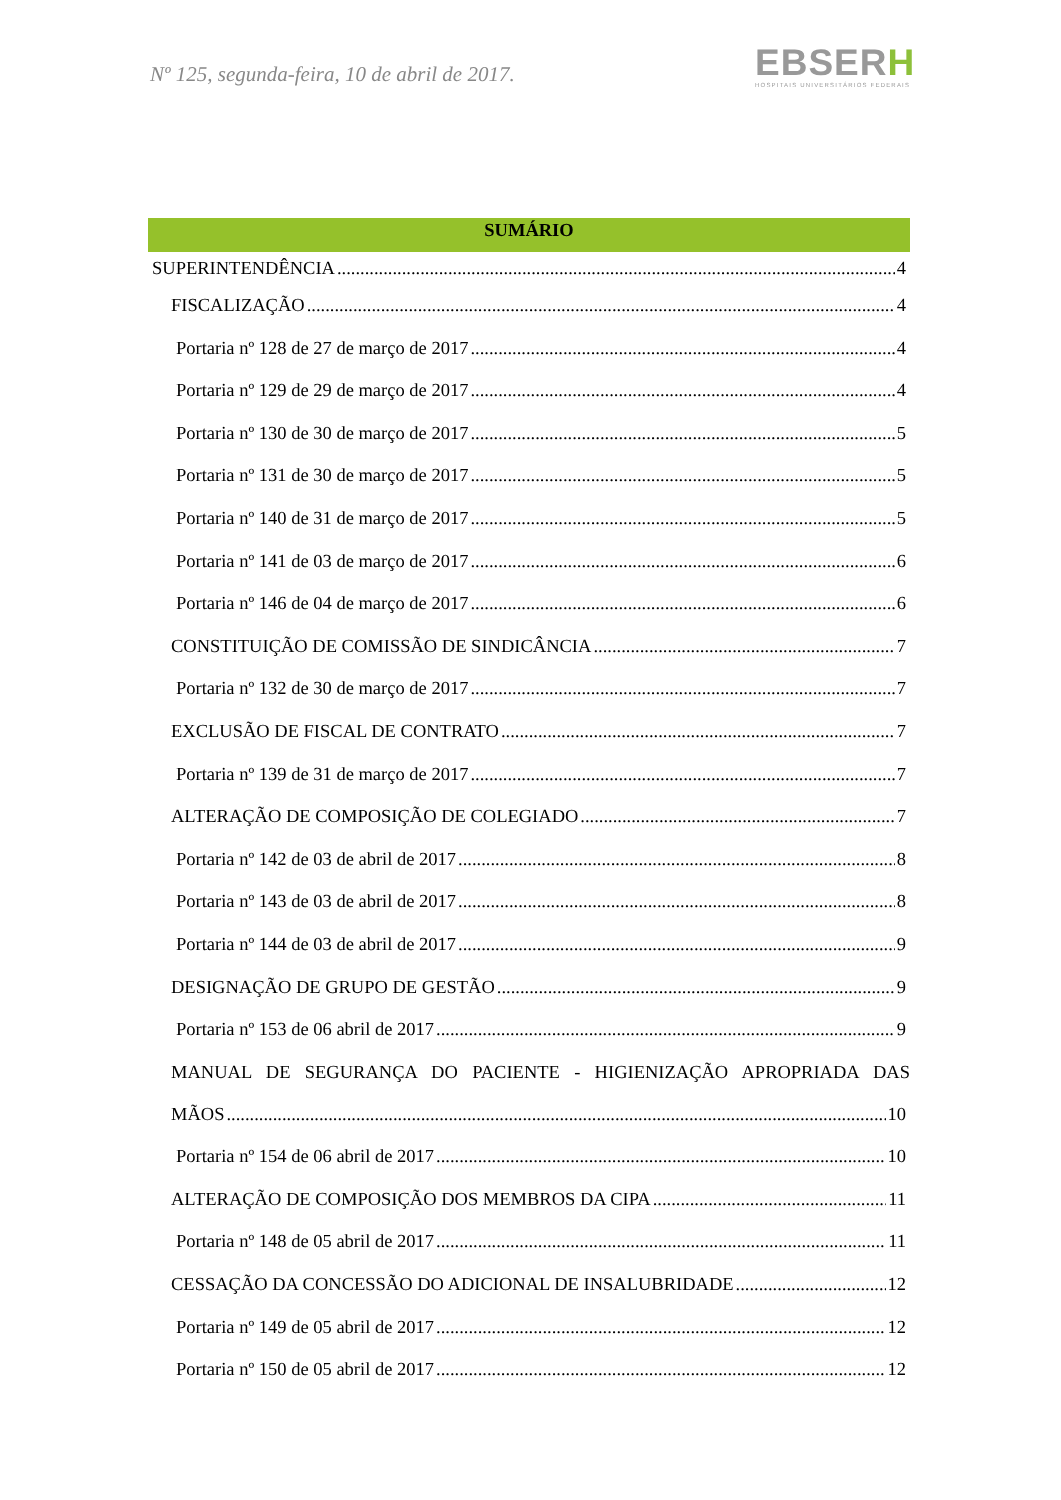Nº 125, segunda-feira, 10 de abril de 2017.
EBSERH
HOSPITAIS UNIVERSITÁRIOS FEDERAIS
SUMÁRIO
SUPERINTENDÊNCIA 4
FISCALIZAÇÃO 4
Portaria nº 128 de 27 de março de 2017 4
Portaria nº 129 de 29 de março de 2017 4
Portaria nº 130 de 30 de março de 2017 5
Portaria nº 131 de 30 de março de 2017 5
Portaria nº 140 de 31 de março de 2017 5
Portaria nº 141 de 03 de março de 2017 6
Portaria nº 146 de 04 de março de 2017 6
CONSTITUIÇÃO DE COMISSÃO DE SINDICÂNCIA 7
Portaria nº 132 de 30 de março de 2017 7
EXCLUSÃO DE FISCAL DE CONTRATO 7
Portaria nº 139 de 31 de março de 2017 7
ALTERAÇÃO DE COMPOSIÇÃO DE COLEGIADO 7
Portaria nº 142 de 03 de abril de 2017 8
Portaria nº 143 de 03 de abril de 2017 8
Portaria nº 144 de 03 de abril de 2017 9
DESIGNAÇÃO DE GRUPO DE GESTÃO 9
Portaria nº 153 de 06 abril de 2017 9
MANUAL DE SEGURANÇA DO PACIENTE - HIGIENIZAÇÃO APROPRIADA DAS
MÃOS 10
Portaria nº 154 de 06 abril de 2017 10
ALTERAÇÃO DE COMPOSIÇÃO DOS MEMBROS DA CIPA 11
Portaria nº 148 de 05 abril de 2017 11
CESSAÇÃO DA CONCESSÃO DO ADICIONAL DE INSALUBRIDADE 12
Portaria nº 149 de 05 abril de 2017 12
Portaria nº 150 de 05 abril de 2017 12